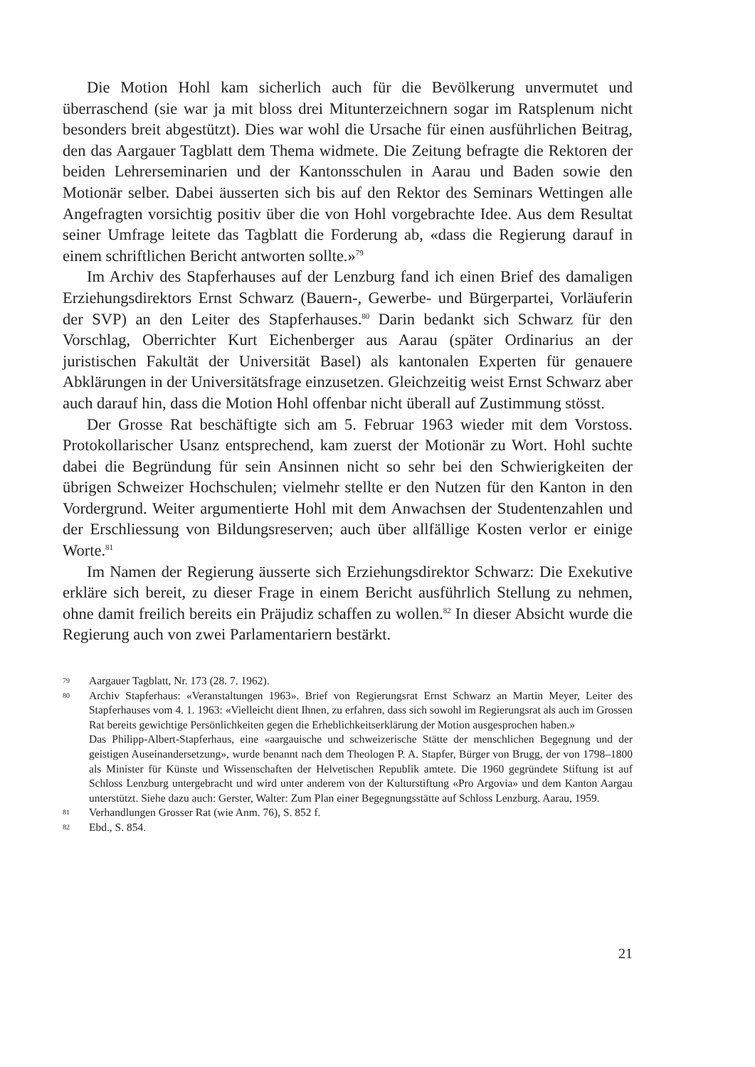Die Motion Hohl kam sicherlich auch für die Bevölkerung unvermutet und überraschend (sie war ja mit bloss drei Mitunterzeichnern sogar im Ratsplenum nicht besonders breit abgestützt). Dies war wohl die Ursache für einen ausführlichen Beitrag, den das Aargauer Tagblatt dem Thema widmete. Die Zeitung befragte die Rektoren der beiden Lehrerseminarien und der Kantonsschulen in Aarau und Baden sowie den Motionär selber. Dabei äusserten sich bis auf den Rektor des Seminars Wettingen alle Angefragten vorsichtig positiv über die von Hohl vorgebrachte Idee. Aus dem Resultat seiner Umfrage leitete das Tagblatt die Forderung ab, «dass die Regierung darauf in einem schriftlichen Bericht antworten sollte.»<sup>79</sup>
Im Archiv des Stapferhauses auf der Lenzburg fand ich einen Brief des damaligen Erziehungsdirektors Ernst Schwarz (Bauern-, Gewerbe- und Bürgerpartei, Vorläuferin der SVP) an den Leiter des Stapferhauses.<sup>80</sup> Darin bedankt sich Schwarz für den Vorschlag, Oberrichter Kurt Eichenberger aus Aarau (später Ordinarius an der juristischen Fakultät der Universität Basel) als kantonalen Experten für genauere Abklärungen in der Universitätsfrage einzusetzen. Gleichzeitig weist Ernst Schwarz aber auch darauf hin, dass die Motion Hohl offenbar nicht überall auf Zustimmung stösst.
Der Grosse Rat beschäftigte sich am 5. Februar 1963 wieder mit dem Vorstoss. Protokollarischer Usanz entsprechend, kam zuerst der Motionär zu Wort. Hohl suchte dabei die Begründung für sein Ansinnen nicht so sehr bei den Schwierigkeiten der übrigen Schweizer Hochschulen; vielmehr stellte er den Nutzen für den Kanton in den Vordergrund. Weiter argumentierte Hohl mit dem Anwachsen der Studentenzahlen und der Erschliessung von Bildungsreserven; auch über allfällige Kosten verlor er einige Worte.<sup>81</sup>
Im Namen der Regierung äusserte sich Erziehungsdirektor Schwarz: Die Exekutive erkläre sich bereit, zu dieser Frage in einem Bericht ausführlich Stellung zu nehmen, ohne damit freilich bereits ein Präjudiz schaffen zu wollen.<sup>82</sup> In dieser Absicht wurde die Regierung auch von zwei Parlamentariern bestärkt.
79 Aargauer Tagblatt, Nr. 173 (28. 7. 1962).
80 Archiv Stapferhaus: «Veranstaltungen 1963». Brief von Regierungsrat Ernst Schwarz an Martin Meyer, Leiter des Stapferhauses vom 4. 1. 1963: «Vielleicht dient Ihnen, zu erfahren, dass sich sowohl im Regierungsrat als auch im Grossen Rat bereits gewichtige Persönlichkeiten gegen die Erheblichkeitserklärung der Motion ausgesprochen haben.»
Das Philipp-Albert-Stapferhaus, eine «aargauische und schweizerische Stätte der menschlichen Begegnung und der geistigen Auseinandersetzung», wurde benannt nach dem Theologen P. A. Stapfer, Bürger von Brugg, der von 1798–1800 als Minister für Künste und Wissenschaften der Helvetischen Republik amtete. Die 1960 gegründete Stiftung ist auf Schloss Lenzburg untergebracht und wird unter anderem von der Kulturstiftung «Pro Argovia» und dem Kanton Aargau unterstützt. Siehe dazu auch: Gerster, Walter: Zum Plan einer Begegnungsstätte auf Schloss Lenzburg. Aarau, 1959.
81 Verhandlungen Grosser Rat (wie Anm. 76), S. 852 f.
82 Ebd., S. 854.
21